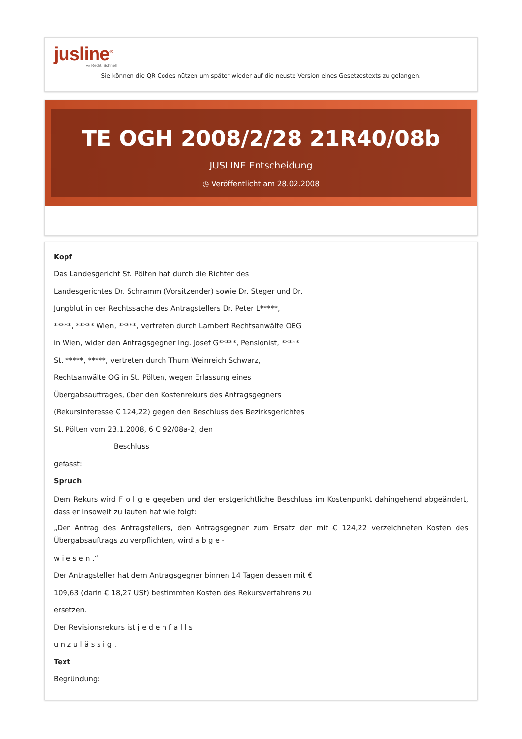jusline<sup>®</sup>
»» Recht. Schnell
Sie können die QR Codes nützen um später wieder auf die neuste Version eines Gesetzestexts zu gelangen.
TE OGH 2008/2/28 21R40/08b
JUSLINE Entscheidung
◷ Veröffentlicht am 28.02.2008
Kopf
Das Landesgericht St. Pölten hat durch die Richter des
Landesgerichtes Dr. Schramm (Vorsitzender) sowie Dr. Steger und Dr.
Jungblut in der Rechtssache des Antragstellers Dr. Peter L*****,
*****, ***** Wien, *****, vertreten durch Lambert Rechtsanwälte OEG
in Wien, wider den Antragsgegner Ing. Josef G*****, Pensionist, *****
St. *****, *****, vertreten durch Thum Weinreich Schwarz,
Rechtsanwälte OG in St. Pölten, wegen Erlassung eines
Übergabsauftrages, über den Kostenrekurs des Antragsgegners
(Rekursinteresse € 124,22) gegen den Beschluss des Bezirksgerichtes
St. Pölten vom 23.1.2008, 6 C 92/08a-2, den
Beschluss
gefasst:
Spruch
Dem Rekurs wird F o l g e gegeben und der erstgerichtliche Beschluss im Kostenpunkt dahingehend abgeändert, dass er insoweit zu lauten hat wie folgt:
„Der Antrag des Antragstellers, den Antragsgegner zum Ersatz der mit € 124,22 verzeichneten Kosten des Übergabsauftrags zu verpflichten, wird a b g e -
w i e s e n .“
Der Antragsteller hat dem Antragsgegner binnen 14 Tagen dessen mit €
109,63 (darin € 18,27 USt) bestimmten Kosten des Rekursverfahrens zu
ersetzen.
Der Revisionsrekurs ist j e d e n f a l l s
u n z u l ä s s i g .
Text
Begründung: